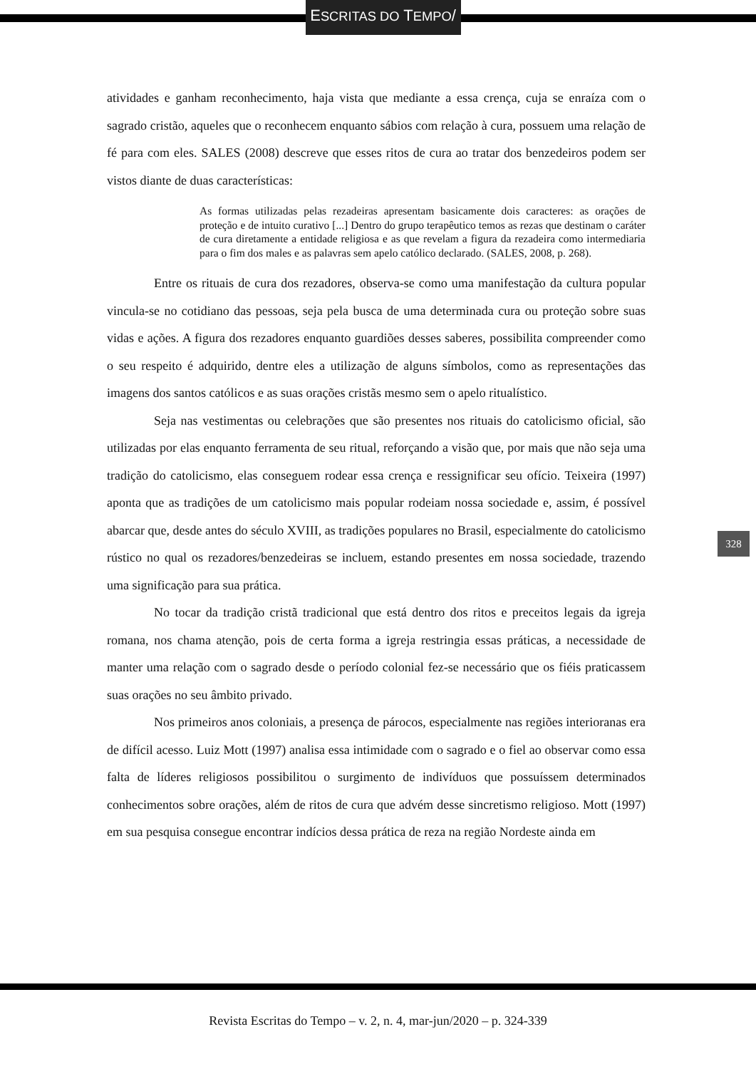ESCRITAS DO TEMPO/
atividades e ganham reconhecimento, haja vista que mediante a essa crença, cuja se enraíza com o sagrado cristão, aqueles que o reconhecem enquanto sábios com relação à cura, possuem uma relação de fé para com eles. SALES (2008) descreve que esses ritos de cura ao tratar dos benzedeiros podem ser vistos diante de duas características:
As formas utilizadas pelas rezadeiras apresentam basicamente dois caracteres: as orações de proteção e de intuito curativo [...] Dentro do grupo terapêutico temos as rezas que destinam o caráter de cura diretamente a entidade religiosa e as que revelam a figura da rezadeira como intermediaria para o fim dos males e as palavras sem apelo católico declarado. (SALES, 2008, p. 268).
Entre os rituais de cura dos rezadores, observa-se como uma manifestação da cultura popular vincula-se no cotidiano das pessoas, seja pela busca de uma determinada cura ou proteção sobre suas vidas e ações. A figura dos rezadores enquanto guardiões desses saberes, possibilita compreender como o seu respeito é adquirido, dentre eles a utilização de alguns símbolos, como as representações das imagens dos santos católicos e as suas orações cristãs mesmo sem o apelo ritualístico.
Seja nas vestimentas ou celebrações que são presentes nos rituais do catolicismo oficial, são utilizadas por elas enquanto ferramenta de seu ritual, reforçando a visão que, por mais que não seja uma tradição do catolicismo, elas conseguem rodear essa crença e ressignificar seu ofício. Teixeira (1997) aponta que as tradições de um catolicismo mais popular rodeiam nossa sociedade e, assim, é possível abarcar que, desde antes do século XVIII, as tradições populares no Brasil, especialmente do catolicismo rústico no qual os rezadores/benzedeiras se incluem, estando presentes em nossa sociedade, trazendo uma significação para sua prática.
No tocar da tradição cristã tradicional que está dentro dos ritos e preceitos legais da igreja romana, nos chama atenção, pois de certa forma a igreja restringia essas práticas, a necessidade de manter uma relação com o sagrado desde o período colonial fez-se necessário que os fiéis praticassem suas orações no seu âmbito privado.
Nos primeiros anos coloniais, a presença de párocos, especialmente nas regiões interioranas era de difícil acesso. Luiz Mott (1997) analisa essa intimidade com o sagrado e o fiel ao observar como essa falta de líderes religiosos possibilitou o surgimento de indivíduos que possuíssem determinados conhecimentos sobre orações, além de ritos de cura que advém desse sincretismo religioso. Mott (1997) em sua pesquisa consegue encontrar indícios dessa prática de reza na região Nordeste ainda em
328
Revista Escritas do Tempo – v. 2, n. 4, mar-jun/2020 – p. 324-339